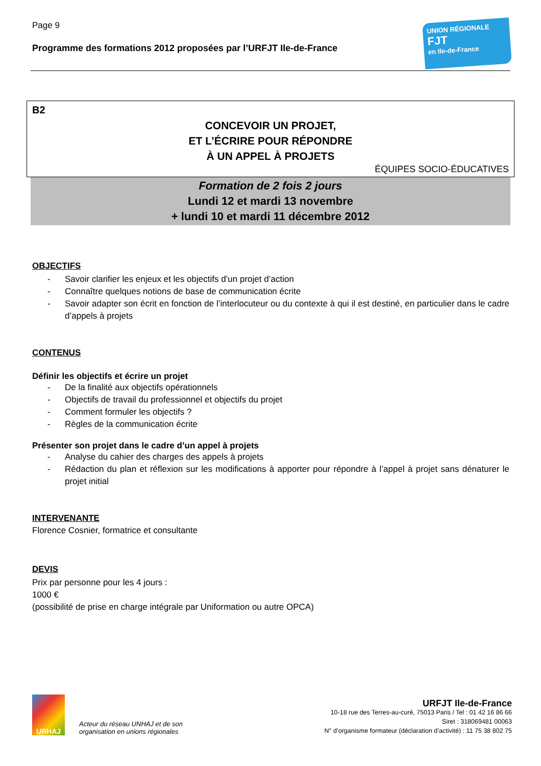Page 9
Programme des formations 2012 proposées par l’URFJT Ile-de-France
UNION RÉGIONALE
FJT
en Ile-de-France
B2
CONCEVOIR UN PROJET,
ET L’ÉCRIRE POUR RÉPONDRE
À UN APPEL À PROJETS
ÉQUIPES SOCIO-ÉDUCATIVES
Formation de 2 fois 2 jours
Lundi 12 et mardi 13 novembre
+ lundi 10 et mardi 11 décembre 2012
OBJECTIFS
- Savoir clarifier les enjeux et les objectifs d’un projet d’action
- Connaître quelques notions de base de communication écrite
- Savoir adapter son écrit en fonction de l’interlocuteur ou du contexte à qui il est destiné, en particulier dans le cadre d’appels à projets
CONTENUS
Définir les objectifs et écrire un projet
- De la finalité aux objectifs opérationnels
- Objectifs de travail du professionnel et objectifs du projet
- Comment formuler les objectifs ?
- Règles de la communication écrite
Présenter son projet dans le cadre d’un appel à projets
- Analyse du cahier des charges des appels à projets
- Rédaction du plan et réflexion sur les modifications à apporter pour répondre à l’appel à projet sans dénaturer le projet initial
INTERVENANTE
Florence Cosnier, formatrice et consultante
DEVIS
Prix par personne pour les 4 jours :
1000 €
(possibilité de prise en charge intégrale par Uniformation ou autre OPCA)
URHAJ
Acteur du réseau UNHAJ et de son organisation en unions régionales
URFJT Ile-de-France
10-18 rue des Terres-au-curé, 75013 Paris / Tel : 01 42 16 86 66
Siret : 318069481 00063
N° d’organisme formateur (déclaration d’activité) : 11 75 38 802 75